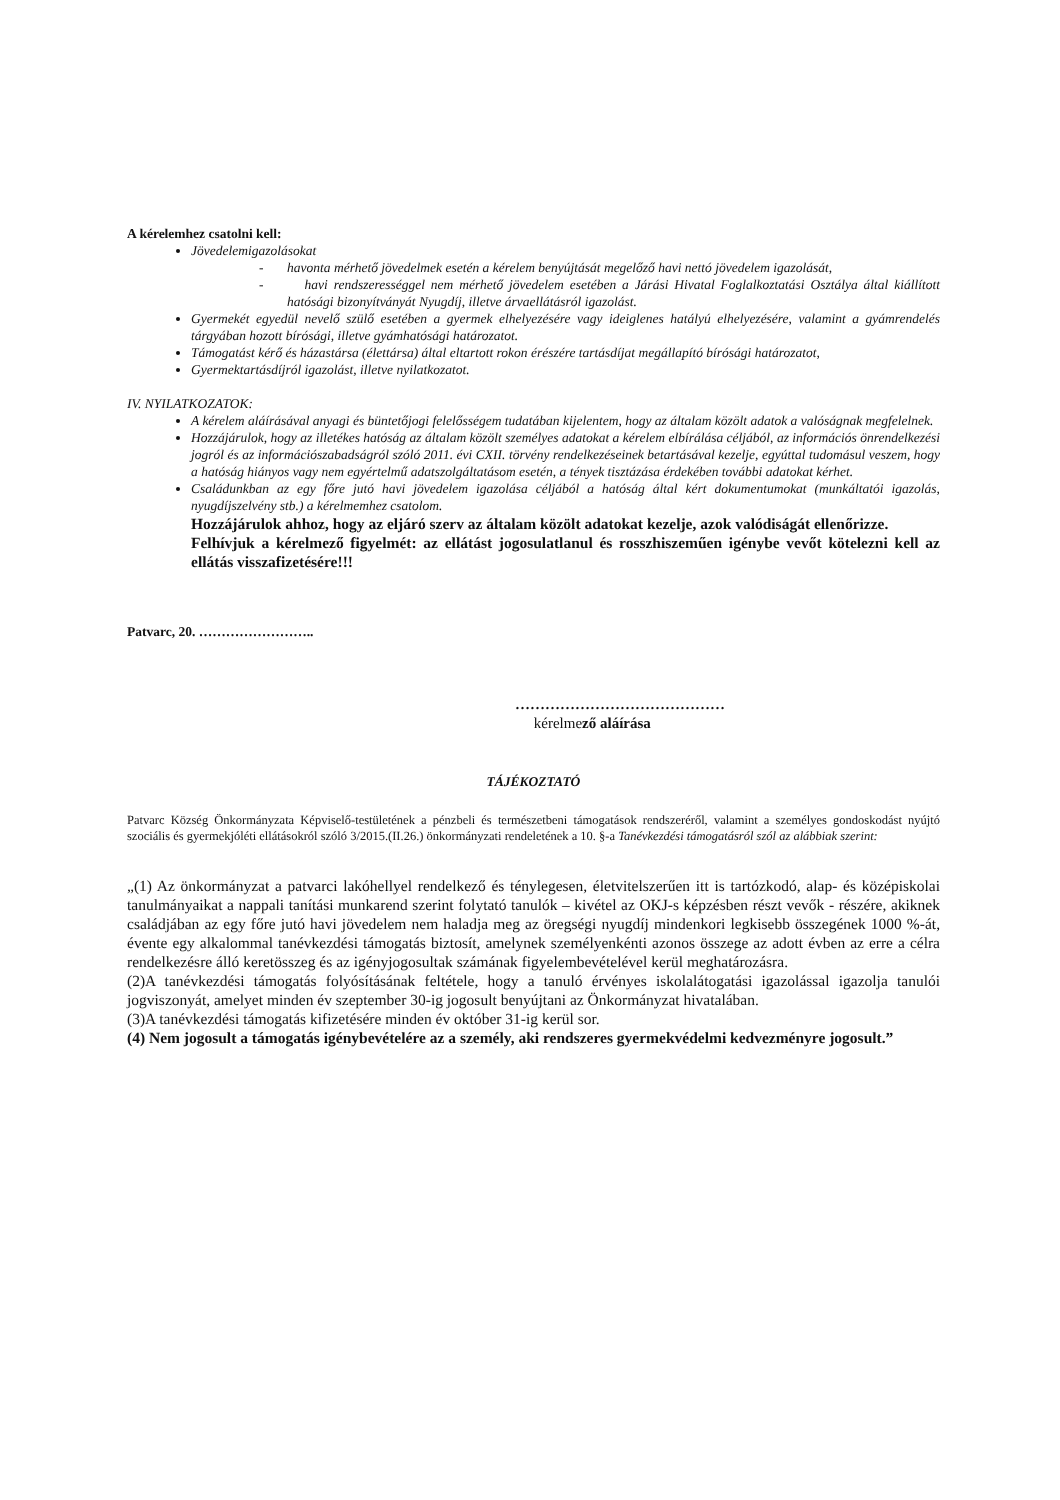A kérelemhez csatolni kell:
Jövedelemigazolásokat
- havonta mérhető jövedelmek esetén a kérelem benyújtását megelőző havi nettó jövedelem igazolását,
- havi rendszerességgel nem mérhető jövedelem esetében a Járási Hivatal Foglalkoztatási Osztálya által kiállított hatósági bizonyítványát Nyugdíj, illetve árvaellátásról igazolást.
Gyermekét egyedül nevelő szülő esetében a gyermek elhelyezésére vagy ideiglenes hatályú elhelyezésére, valamint a gyámrendelés tárgyában hozott bírósági, illetve gyámhatósági határozatot.
Támogatást kérő és házastársa (élettársa) által eltartott rokon érészére tartásdíjat megállapító bírósági határozatot,
Gyermektartásdíjról igazolást, illetve nyilatkozatot.
IV. NYILATKOZATOK:
A kérelem aláírásával anyagi és büntetőjogi felelősségem tudatában kijelentem, hogy az általam közölt adatok a valóságnak megfelelnek.
Hozzájárulok, hogy az illetékes hatóság az általam közölt személyes adatokat a kérelem elbírálása céljából, az információs önrendelkezési jogról és az információszabadságról szóló 2011. évi CXII. törvény rendelkezéseinek betartásával kezelje, egyúttal tudomásul veszem, hogy a hatóság hiányos vagy nem egyértelmű adatszolgáltatásom esetén, a tények tisztázása érdekében további adatokat kérhet.
Családunkban az egy főre jutó havi jövedelem igazolása céljából a hatóság által kért dokumentumokat (munkáltatói igazolás, nyugdíjszelvény stb.) a kérelmemhez csatolom.
Hozzájárulok ahhoz, hogy az eljáró szerv az általam közölt adatokat kezelje, azok valódiságát ellenőrizze.
Felhívjuk a kérelmező figyelmét: az ellátást jogosulatlanul és rosszhiszeműen igénybe vevőt kötelezni kell az ellátás visszafizetésére!!!
Patvarc, 20. ……………………..
……………………………………
kérelmező aláírása
TÁJÉKOZTATÓ
Patvarc Község Önkormányzata Képviselő-testületének a pénzbeli és természetbeni támogatások rendszeréről, valamint a személyes gondoskodást nyújtó szociális és gyermekjóléti ellátásokról szóló 3/2015.(II.26.) önkormányzati rendeletének a 10. §-a Tanévkezdési támogatásról szól az alábbiak szerint:
„(1) Az önkormányzat a patvarci lakóhellyel rendelkező és ténylegesen, életvitelszerűen itt is tartózkodó, alap- és középiskolai tanulmányaikat a nappali tanítási munkarend szerint folytató tanulók – kivétel az OKJ-s képzésben részt vevők - részére, akiknek családjában az egy főre jutó havi jövedelem nem haladja meg az öregségi nyugdíj mindenkori legkisebb összegének 1000 %-át, évente egy alkalommal tanévkezdési támogatás biztosít, amelynek személyenkénti azonos összege az adott évben az erre a célra rendelkezésre álló keretösszeg és az igényjogosultak számának figyelembevételével kerül meghatározásra.
(2)A tanévkezdési támogatás folyósításának feltétele, hogy a tanuló érvényes iskolalátogatási igazolással igazolja tanulói jogviszonyát, amelyet minden év szeptember 30-ig jogosult benyújtani az Önkormányzat hivatalában.
(3)A tanévkezdési támogatás kifizetésére minden év október 31-ig kerül sor.
(4) Nem jogosult a támogatás igénybevételére az a személy, aki rendszeres gyermekvédelmi kedvezményre jogosult.”